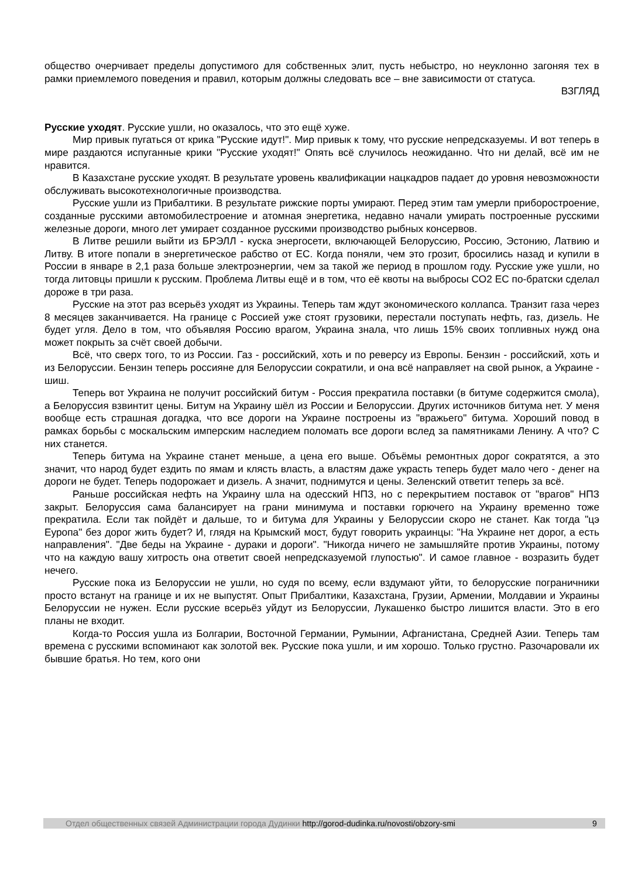общество очерчивает пределы допустимого для собственных элит, пусть небыстро, но неуклонно загоняя тех в рамки приемлемого поведения и правил, которым должны следовать все – вне зависимости от статуса.
ВЗГЛЯД
Русские уходят. Русские ушли, но оказалось, что это ещё хуже.
Мир привык пугаться от крика "Русские идут!". Мир привык к тому, что русские непредсказуемы. И вот теперь в мире раздаются испуганные крики "Русские уходят!" Опять всё случилось неожиданно. Что ни делай, всё им не нравится.
В Казахстане русские уходят. В результате уровень квалификации нацкадров падает до уровня невозможности обслуживать высокотехнологичные производства.
Русские ушли из Прибалтики. В результате рижские порты умирают. Перед этим там умерли приборостроение, созданные русскими автомобилестроение и атомная энергетика, недавно начали умирать построенные русскими железные дороги, много лет умирает созданное русскими производство рыбных консервов.
В Литве решили выйти из БРЭЛЛ - куска энергосети, включающей Белоруссию, Россию, Эстонию, Латвию и Литву. В итоге попали в энергетическое рабство от ЕС. Когда поняли, чем это грозит, бросились назад и купили в России в январе в 2,1 раза больше электроэнергии, чем за такой же период в прошлом году. Русские уже ушли, но тогда литовцы пришли к русским. Проблема Литвы ещё и в том, что её квоты на выбросы СО2 ЕС по-братски сделал дороже в три раза.
Русские на этот раз всерьёз уходят из Украины. Теперь там ждут экономического коллапса. Транзит газа через 8 месяцев заканчивается. На границе с Россией уже стоят грузовики, перестали поступать нефть, газ, дизель. Не будет угля. Дело в том, что объявляя Россию врагом, Украина знала, что лишь 15% своих топливных нужд она может покрыть за счёт своей добычи.
Всё, что сверх того, то из России. Газ - российский, хоть и по реверсу из Европы. Бензин - российский, хоть и из Белоруссии. Бензин теперь россияне для Белоруссии сократили, и она всё направляет на свой рынок, а Украине - шиш.
Теперь вот Украина не получит российский битум - Россия прекратила поставки (в битуме содержится смола), а Белоруссия взвинтит цены. Битум на Украину шёл из России и Белоруссии. Других источников битума нет. У меня вообще есть страшная догадка, что все дороги на Украине построены из "вражьего" битума. Хороший повод в рамках борьбы с москальским имперским наследием поломать все дороги вслед за памятниками Ленину. А что? С них станется.
Теперь битума на Украине станет меньше, а цена его выше. Объёмы ремонтных дорог сократятся, а это значит, что народ будет ездить по ямам и клясть власть, а властям даже украсть теперь будет мало чего - денег на дороги не будет. Теперь подорожает и дизель. А значит, поднимутся и цены. Зеленский ответит теперь за всё.
Раньше российская нефть на Украину шла на одесский НПЗ, но с перекрытием поставок от "врагов" НПЗ закрыт. Белоруссия сама балансирует на грани минимума и поставки горючего на Украину временно тоже прекратила. Если так пойдёт и дальше, то и битума для Украины у Белоруссии скоро не станет. Как тогда "цэ Еуропа" без дорог жить будет? И, глядя на Крымский мост, будут говорить украинцы: "На Украине нет дорог, а есть направления". "Две беды на Украине - дураки и дороги". "Никогда ничего не замышляйте против Украины, потому что на каждую вашу хитрость она ответит своей непредсказуемой глупостью". И самое главное - возразить будет нечего.
Русские пока из Белоруссии не ушли, но судя по всему, если вздумают уйти, то белорусские пограничники просто встанут на границе и их не выпустят. Опыт Прибалтики, Казахстана, Грузии, Армении, Молдавии и Украины Белоруссии не нужен. Если русские всерьёз уйдут из Белоруссии, Лукашенко быстро лишится власти. Это в его планы не входит.
Когда-то Россия ушла из Болгарии, Восточной Германии, Румынии, Афганистана, Средней Азии. Теперь там времена с русскими вспоминают как золотой век. Русские пока ушли, и им хорошо. Только грустно. Разочаровали их бывшие братья. Но тем, кого они
Отдел общественных связей Администрации города Дудинки http://gorod-dudinka.ru/novosti/obzory-smi 9